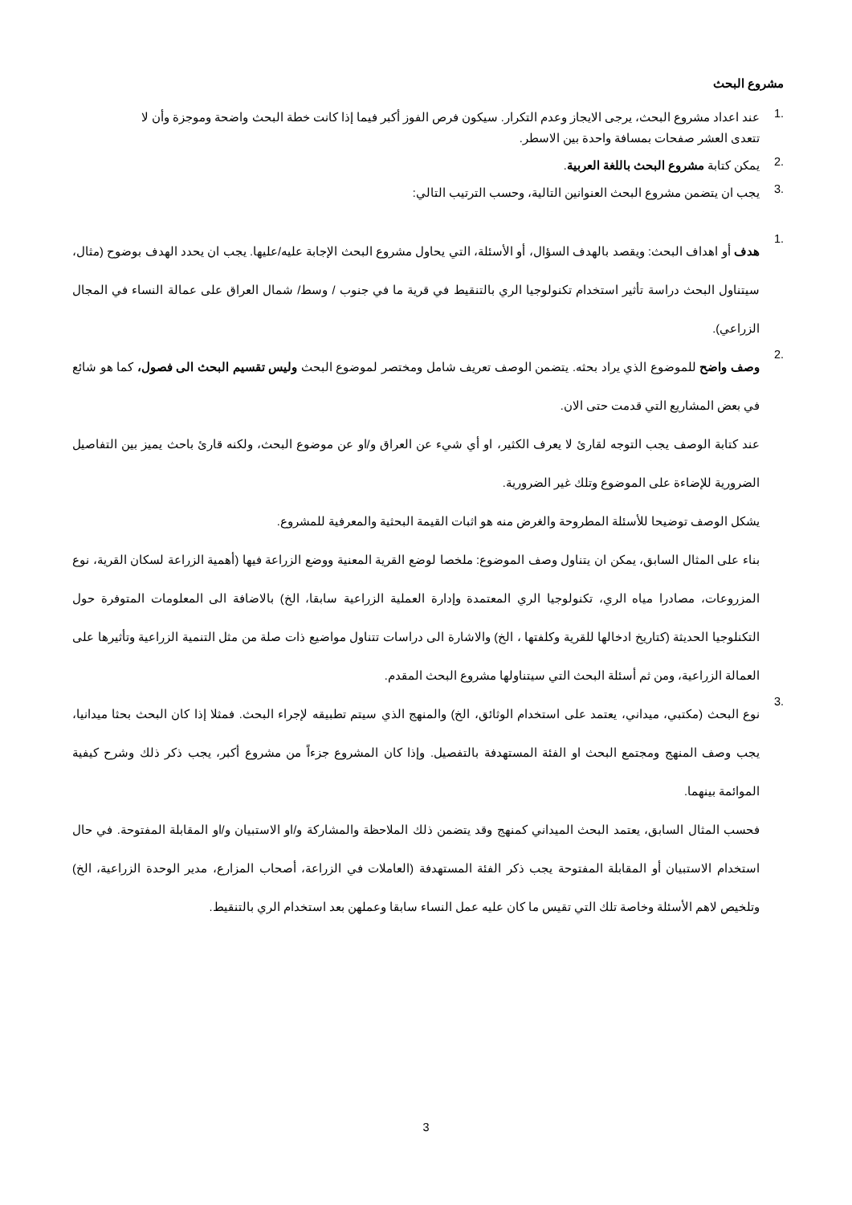مشروع البحث
.1
عند اعداد مشروع البحث، يرجى الايجاز وعدم التكرار. سيكون فرص الفوز أكبر فيما إذا كانت خطة البحث واضحة وموجزة وأن لا تتعدى العشر صفحات بمسافة واحدة بين الاسطر.
.2
يمكن كتابة مشروع البحث باللغة العربية.
.3
يجب ان يتضمن مشروع البحث العنوانين التالية، وحسب الترتيب التالي:
.1
هدف أو اهداف البحث: ويقصد بالهدف السؤال، أو الأسئلة، التي يحاول مشروع البحث الإجابة عليه/عليها. يجب ان يحدد الهدف بوضوح (مثال، سيتناول البحث دراسة تأثير استخدام تكنولوجيا الري بالتنقيط في قرية ما في جنوب / وسط/ شمال العراق على عمالة النساء في المجال الزراعي).
.2
وصف واضح للموضوع الذي يراد بحثه. يتضمن الوصف تعريف شامل ومختصر لموضوع البحث وليس تقسيم البحث الى فصول، كما هو شائع في بعض المشاريع التي قدمت حتى الان.
عند كتابة الوصف يجب التوجه لقارئ لا يعرف الكثير، او أي شيء عن العراق و/او عن موضوع البحث، ولكنه قارئ باحث يميز بين التفاصيل الضرورية للإضاءة على الموضوع وتلك غير الضرورية.
يشكل الوصف توضيحا للأسئلة المطروحة والغرض منه هو اثبات القيمة البحثية والمعرفية للمشروع.
بناء على المثال السابق، يمكن ان يتناول وصف الموضوع: ملخصا لوضع القرية المعنية ووضع الزراعة فيها (أهمية الزراعة لسكان القرية، نوع المزروعات، مصادرا مياه الري، تكنولوجيا الري المعتمدة وإدارة العملية الزراعية سابقا، الخ) بالاضافة الى المعلومات المتوفرة حول التكنلوجيا الحديثة (كتاريخ ادخالها للقرية وكلفتها ، الخ) والاشارة الى دراسات تتناول مواضيع ذات صلة من مثل التنمية الزراعية وتأثيرها على العمالة الزراعية، ومن ثم أسئلة البحث التي سيتناولها مشروع البحث المقدم.
.3
نوع البحث (مكتبي، ميداني، يعتمد على استخدام الوثائق، الخ) والمنهج الذي سيتم تطبيقه لإجراء البحث. فمثلا إذا كان البحث بحثا ميدانيا، يجب وصف المنهج ومجتمع البحث او الفئة المستهدفة بالتفصيل. وإذا كان المشروع جزءاً من مشروع أكبر، يجب ذكر ذلك وشرح كيفية الموائمة بينهما.
فحسب المثال السابق، يعتمد البحث الميداني كمنهج وقد يتضمن ذلك الملاحظة والمشاركة و/او الاستبيان و/او المقابلة المفتوحة. في حال استخدام الاستبيان أو المقابلة المفتوحة يجب ذكر الفئة المستهدفة (العاملات في الزراعة، أصحاب المزارع، مدير الوحدة الزراعية، الخ) وتلخيص لاهم الأسئلة وخاصة تلك التي تقيس ما كان عليه عمل النساء سابقا وعملهن بعد استخدام الري بالتنقيط.
3